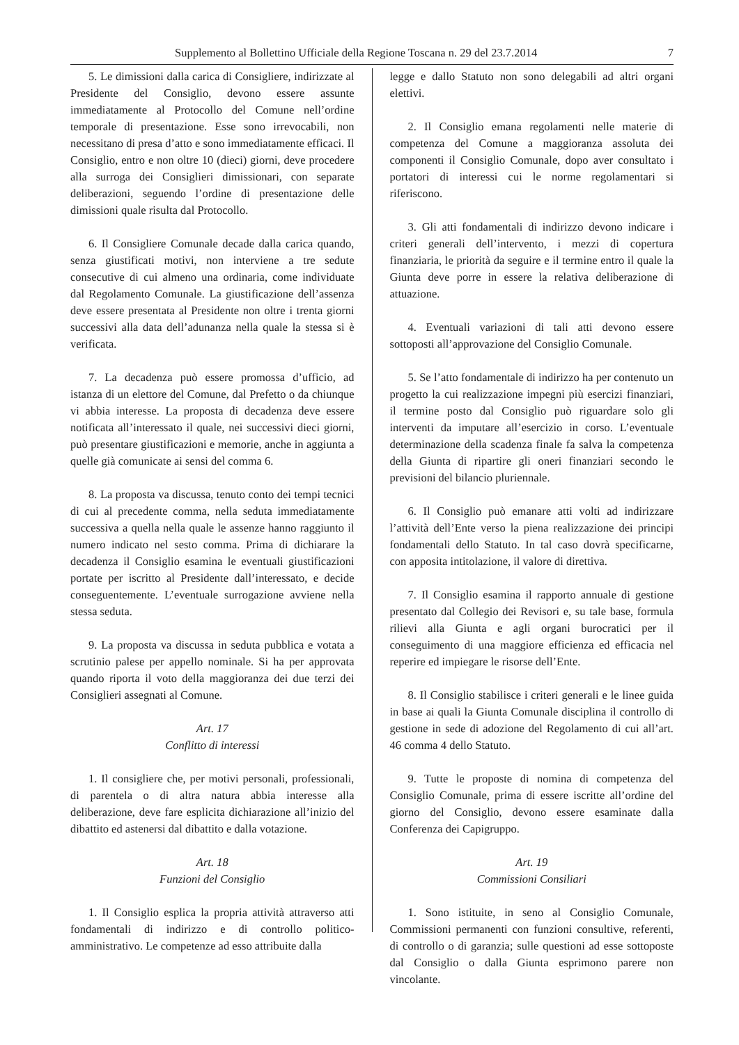Supplemento al Bollettino Ufficiale della Regione Toscana n. 29 del 23.7.2014 7
5. Le dimissioni dalla carica di Consigliere, indirizzate al Presidente del Consiglio, devono essere assunte immediatamente al Protocollo del Comune nell’ordine temporale di presentazione. Esse sono irrevocabili, non necessitano di presa d’atto e sono immediatamente efficaci. Il Consiglio, entro e non oltre 10 (dieci) giorni, deve procedere alla surroga dei Consiglieri dimissionari, con separate deliberazioni, seguendo l’ordine di presentazione delle dimissioni quale risulta dal Protocollo.
6. Il Consigliere Comunale decade dalla carica quando, senza giustificati motivi, non interviene a tre sedute consecutive di cui almeno una ordinaria, come individuate dal Regolamento Comunale. La giustificazione dell’assenza deve essere presentata al Presidente non oltre i trenta giorni successivi alla data dell’adunanza nella quale la stessa si è verificata.
7. La decadenza può essere promossa d’ufficio, ad istanza di un elettore del Comune, dal Prefetto o da chiunque vi abbia interesse. La proposta di decadenza deve essere notificata all’interessato il quale, nei successivi dieci giorni, può presentare giustificazioni e memorie, anche in aggiunta a quelle già comunicate ai sensi del comma 6.
8. La proposta va discussa, tenuto conto dei tempi tecnici di cui al precedente comma, nella seduta immediatamente successiva a quella nella quale le assenze hanno raggiunto il numero indicato nel sesto comma. Prima di dichiarare la decadenza il Consiglio esamina le eventuali giustificazioni portate per iscritto al Presidente dall’interessato, e decide conseguentemente. L’eventuale surrogazione avviene nella stessa seduta.
9. La proposta va discussa in seduta pubblica e votata a scrutinio palese per appello nominale. Si ha per approvata quando riporta il voto della maggioranza dei due terzi dei Consiglieri assegnati al Comune.
Art. 17
Conflitto di interessi
1. Il consigliere che, per motivi personali, professionali, di parentela o di altra natura abbia interesse alla deliberazione, deve fare esplicita dichiarazione all’inizio del dibattito ed astenersi dal dibattito e dalla votazione.
Art. 18
Funzioni del Consiglio
1. Il Consiglio esplica la propria attività attraverso atti fondamentali di indirizzo e di controllo politico-amministrativo. Le competenze ad esso attribuite dalla
legge e dallo Statuto non sono delegabili ad altri organi elettivi.
2. Il Consiglio emana regolamenti nelle materie di competenza del Comune a maggioranza assoluta dei componenti il Consiglio Comunale, dopo aver consultato i portatori di interessi cui le norme regolamentari si riferiscono.
3. Gli atti fondamentali di indirizzo devono indicare i criteri generali dell’intervento, i mezzi di copertura finanziaria, le priorità da seguire e il termine entro il quale la Giunta deve porre in essere la relativa deliberazione di attuazione.
4. Eventuali variazioni di tali atti devono essere sottoposti all’approvazione del Consiglio Comunale.
5. Se l’atto fondamentale di indirizzo ha per contenuto un progetto la cui realizzazione impegni più esercizi finanziari, il termine posto dal Consiglio può riguardare solo gli interventi da imputare all’esercizio in corso. L’eventuale determinazione della scadenza finale fa salva la competenza della Giunta di ripartire gli oneri finanziari secondo le previsioni del bilancio pluriennale.
6. Il Consiglio può emanare atti volti ad indirizzare l’attività dell’Ente verso la piena realizzazione dei principi fondamentali dello Statuto. In tal caso dovrà specificarne, con apposita intitolazione, il valore di direttiva.
7. Il Consiglio esamina il rapporto annuale di gestione presentato dal Collegio dei Revisori e, su tale base, formula rilievi alla Giunta e agli organi burocratici per il conseguimento di una maggiore efficienza ed efficacia nel reperire ed impiegare le risorse dell’Ente.
8. Il Consiglio stabilisce i criteri generali e le linee guida in base ai quali la Giunta Comunale disciplina il controllo di gestione in sede di adozione del Regolamento di cui all’art. 46 comma 4 dello Statuto.
9. Tutte le proposte di nomina di competenza del Consiglio Comunale, prima di essere iscritte all’ordine del giorno del Consiglio, devono essere esaminate dalla Conferenza dei Capigruppo.
Art. 19
Commissioni Consiliari
1. Sono istituite, in seno al Consiglio Comunale, Commissioni permanenti con funzioni consultive, referenti, di controllo o di garanzia; sulle questioni ad esse sottoposte dal Consiglio o dalla Giunta esprimono parere non vincolante.